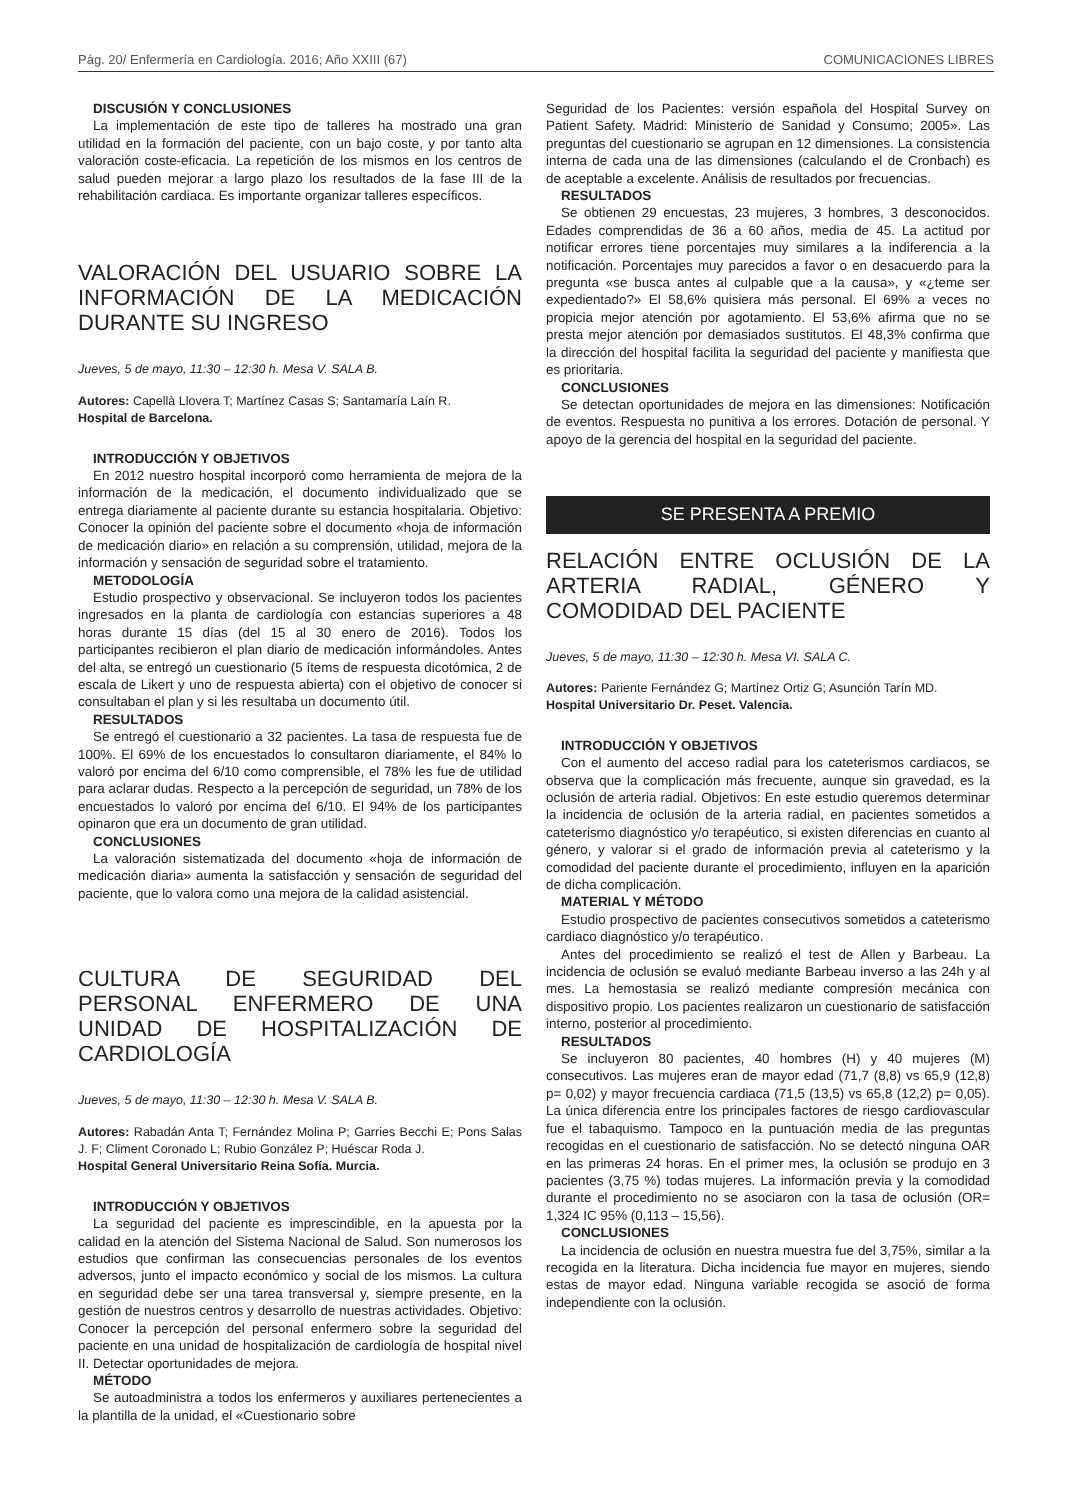Pág. 20/ Enfermería en Cardiología. 2016; Año XXIII (67) COMUNICACIONES LIBRES
DISCUSIÓN Y CONCLUSIONES
La implementación de este tipo de talleres ha mostrado una gran utilidad en la formación del paciente, con un bajo coste, y por tanto alta valoración coste-eficacia. La repetición de los mismos en los centros de salud pueden mejorar a largo plazo los resultados de la fase III de la rehabilitación cardiaca. Es importante organizar talleres específicos.
VALORACIÓN DEL USUARIO SOBRE LA INFORMACIÓN DE LA MEDICACIÓN DURANTE SU INGRESO
Jueves, 5 de mayo, 11:30 – 12:30 h. Mesa V. SALA B.
Autores: Capellà Llovera T; Martínez Casas S; Santamaría Laín R.
Hospital de Barcelona.
INTRODUCCIÓN Y OBJETIVOS
En 2012 nuestro hospital incorporó como herramienta de mejora de la información de la medicación, el documento individualizado que se entrega diariamente al paciente durante su estancia hospitalaria. Objetivo: Conocer la opinión del paciente sobre el documento «hoja de información de medicación diario» en relación a su comprensión, utilidad, mejora de la información y sensación de seguridad sobre el tratamiento.
METODOLOGÍA
Estudio prospectivo y observacional. Se incluyeron todos los pacientes ingresados en la planta de cardiología con estancias superiores a 48 horas durante 15 días (del 15 al 30 enero de 2016). Todos los participantes recibieron el plan diario de medicación informándoles. Antes del alta, se entregó un cuestionario (5 ítems de respuesta dicotómica, 2 de escala de Likert y uno de respuesta abierta) con el objetivo de conocer si consultaban el plan y si les resultaba un documento útil.
RESULTADOS
Se entregó el cuestionario a 32 pacientes. La tasa de respuesta fue de 100%. El 69% de los encuestados lo consultaron diariamente, el 84% lo valoró por encima del 6/10 como comprensible, el 78% les fue de utilidad para aclarar dudas. Respecto a la percepción de seguridad, un 78% de los encuestados lo valoró por encima del 6/10. El 94% de los participantes opinaron que era un documento de gran utilidad.
CONCLUSIONES
La valoración sistematizada del documento «hoja de información de medicación diaria» aumenta la satisfacción y sensación de seguridad del paciente, que lo valora como una mejora de la calidad asistencial.
CULTURA DE SEGURIDAD DEL PERSONAL ENFERMERO DE UNA UNIDAD DE HOSPITALIZACIÓN DE CARDIOLOGÍA
Jueves, 5 de mayo, 11:30 – 12:30 h. Mesa V. SALA B.
Autores: Rabadán Anta T; Fernández Molina P; Garries Becchi E; Pons Salas J. F; Climent Coronado L; Rubio González P; Huéscar Roda J.
Hospital General Universitario Reina Sofía. Murcia.
INTRODUCCIÓN Y OBJETIVOS
La seguridad del paciente es imprescindible, en la apuesta por la calidad en la atención del Sistema Nacional de Salud. Son numerosos los estudios que confirman las consecuencias personales de los eventos adversos, junto el impacto económico y social de los mismos. La cultura en seguridad debe ser una tarea transversal y, siempre presente, en la gestión de nuestros centros y desarrollo de nuestras actividades. Objetivo: Conocer la percepción del personal enfermero sobre la seguridad del paciente en una unidad de hospitalización de cardiología de hospital nivel II. Detectar oportunidades de mejora.
MÉTODO
Se autoadministra a todos los enfermeros y auxiliares pertenecientes a la plantilla de la unidad, el «Cuestionario sobre
Seguridad de los Pacientes: versión española del Hospital Survey on Patient Safety. Madrid: Ministerio de Sanidad y Consumo; 2005». Las preguntas del cuestionario se agrupan en 12 dimensiones. La consistencia interna de cada una de las dimensiones (calculando el de Cronbach) es de aceptable a excelente. Análisis de resultados por frecuencias.
RESULTADOS
Se obtienen 29 encuestas, 23 mujeres, 3 hombres, 3 desconocidos. Edades comprendidas de 36 a 60 años, media de 45. La actitud por notificar errores tiene porcentajes muy similares a la indiferencia a la notificación. Porcentajes muy parecidos a favor o en desacuerdo para la pregunta «se busca antes al culpable que a la causa», y «¿teme ser expedientado?» El 58,6% quisiera más personal. El 69% a veces no propicia mejor atención por agotamiento. El 53,6% afirma que no se presta mejor atención por demasiados sustitutos. El 48,3% confirma que la dirección del hospital facilita la seguridad del paciente y manifiesta que es prioritaria.
CONCLUSIONES
Se detectan oportunidades de mejora en las dimensiones: Notificación de eventos. Respuesta no punitiva a los errores. Dotación de personal. Y apoyo de la gerencia del hospital en la seguridad del paciente.
SE PRESENTA A PREMIO
RELACIÓN ENTRE OCLUSIÓN DE LA ARTERIA RADIAL, GÉNERO Y COMODIDAD DEL PACIENTE
Jueves, 5 de mayo, 11:30 – 12:30 h. Mesa VI. SALA C.
Autores: Pariente Fernández G; Martínez Ortiz G; Asunción Tarín MD.
Hospital Universitario Dr. Peset. Valencia.
INTRODUCCIÓN Y OBJETIVOS
Con el aumento del acceso radial para los cateterismos cardiacos, se observa que la complicación más frecuente, aunque sin gravedad, es la oclusión de arteria radial. Objetivos: En este estudio queremos determinar la incidencia de oclusión de la arteria radial, en pacientes sometidos a cateterismo diagnóstico y/o terapéutico, si existen diferencias en cuanto al género, y valorar si el grado de información previa al cateterismo y la comodidad del paciente durante el procedimiento, influyen en la aparición de dicha complicación.
MATERIAL Y MÉTODO
Estudio prospectivo de pacientes consecutivos sometidos a cateterismo cardiaco diagnóstico y/o terapéutico.
Antes del procedimiento se realizó el test de Allen y Barbeau. La incidencia de oclusión se evaluó mediante Barbeau inverso a las 24h y al mes. La hemostasia se realizó mediante compresión mecánica con dispositivo propio. Los pacientes realizaron un cuestionario de satisfacción interno, posterior al procedimiento.
RESULTADOS
Se incluyeron 80 pacientes, 40 hombres (H) y 40 mujeres (M) consecutivos. Las mujeres eran de mayor edad (71,7 (8,8) vs 65,9 (12,8) p= 0,02) y mayor frecuencia cardiaca (71,5 (13,5) vs 65,8 (12,2) p= 0,05). La única diferencia entre los principales factores de riesgo cardiovascular fue el tabaquismo. Tampoco en la puntuación media de las preguntas recogidas en el cuestionario de satisfacción. No se detectó ninguna OAR en las primeras 24 horas. En el primer mes, la oclusión se produjo en 3 pacientes (3,75 %) todas mujeres. La información previa y la comodidad durante el procedimiento no se asociaron con la tasa de oclusión (OR= 1,324 IC 95% (0,113 – 15,56).
CONCLUSIONES
La incidencia de oclusión en nuestra muestra fue del 3,75%, similar a la recogida en la literatura. Dicha incidencia fue mayor en mujeres, siendo estas de mayor edad. Ninguna variable recogida se asoció de forma independiente con la oclusión.